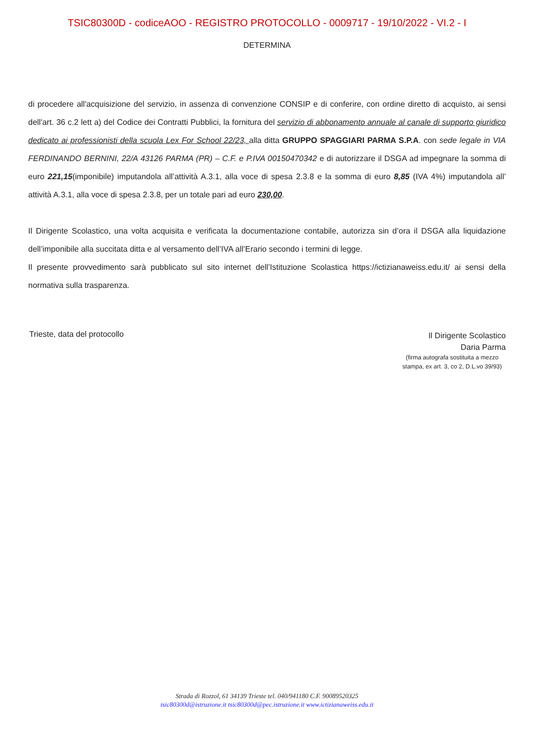TSIC80300D - codiceAOO - REGISTRO PROTOCOLLO - 0009717 - 19/10/2022 - VI.2 - I
DETERMINA
di procedere all'acquisizione del servizio, in assenza di convenzione CONSIP e di conferire, con ordine diretto di acquisto, ai sensi dell'art. 36 c.2 lett a) del Codice dei Contratti Pubblici, la fornitura del servizio di abbonamento annuale al canale di supporto giuridico dedicato ai professionisti della scuola Lex For School 22/23, alla ditta GRUPPO SPAGGIARI PARMA S.P.A. con sede legale in VIA FERDINANDO BERNINI, 22/A 43126 PARMA (PR) – C.F. e P.IVA 00150470342 e di autorizzare il DSGA ad impegnare la somma di euro 221,15(imponibile) imputandola all’attività A.3.1, alla voce di spesa 2.3.8 e la somma di euro 8,85 (IVA 4%) imputandola all’ attività A.3.1, alla voce di spesa 2.3.8, per un totale pari ad euro 230,00.
Il Dirigente Scolastico, una volta acquisita e verificata la documentazione contabile, autorizza sin d’ora il DSGA alla liquidazione dell’imponibile alla succitata ditta e al versamento dell’IVA all’Erario secondo i termini di legge.
Il presente provvedimento sarà pubblicato sul sito internet dell’Istituzione Scolastica https://ictizianaweiss.edu.it/ ai sensi della normativa sulla trasparenza.
Trieste, data del protocollo
Il Dirigente Scolastico
Daria Parma
(firma autografa sostituita a mezzo
stampa, ex art. 3, co 2, D.L.vo 39/93)
Strada di Rozzol, 61 34139 Trieste tel. 040/941180 C.F. 90089520325
tsic80300d@istruzione.it tsic80300d@pec.istruzione.it www.ictizianaweiss.edu.it